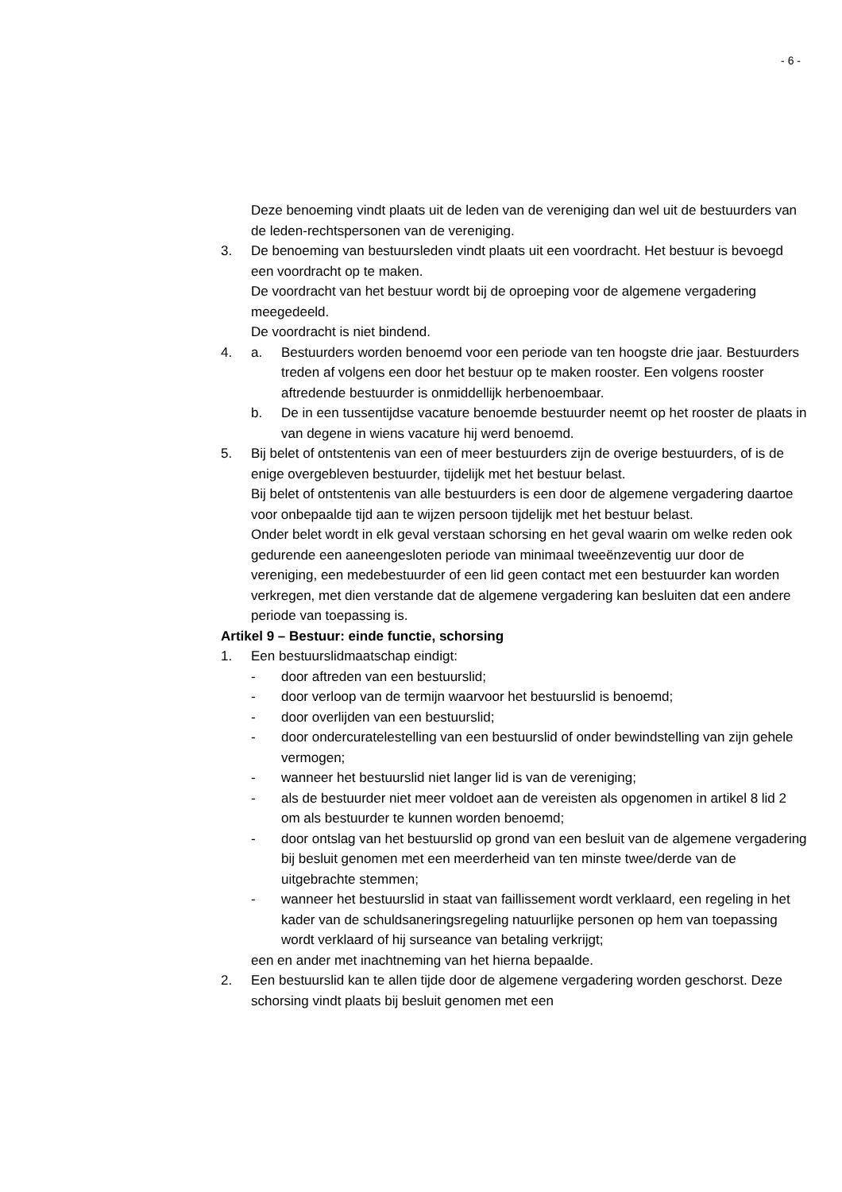- 6 -
Deze benoeming vindt plaats uit de leden van de vereniging dan wel uit de bestuurders van de leden-rechtspersonen van de vereniging.
3. De benoeming van bestuursleden vindt plaats uit een voordracht. Het bestuur is bevoegd een voordracht op te maken.
De voordracht van het bestuur wordt bij de oproeping voor de algemene vergadering meegedeeld.
De voordracht is niet bindend.
4. a. Bestuurders worden benoemd voor een periode van ten hoogste drie jaar. Bestuurders treden af volgens een door het bestuur op te maken rooster. Een volgens rooster aftredende bestuurder is onmiddellijk herbenoembaar.
b. De in een tussentijdse vacature benoemde bestuurder neemt op het rooster de plaats in van degene in wiens vacature hij werd benoemd.
5. Bij belet of ontstentenis van een of meer bestuurders zijn de overige bestuurders, of is de enige overgebleven bestuurder, tijdelijk met het bestuur belast.
Bij belet of ontstentenis van alle bestuurders is een door de algemene vergadering daartoe voor onbepaalde tijd aan te wijzen persoon tijdelijk met het bestuur belast.
Onder belet wordt in elk geval verstaan schorsing en het geval waarin om welke reden ook gedurende een aaneengesloten periode van minimaal tweeënzeventig uur door de vereniging, een medebestuurder of een lid geen contact met een bestuurder kan worden verkregen, met dien verstande dat de algemene vergadering kan besluiten dat een andere periode van toepassing is.
Artikel 9 – Bestuur: einde functie, schorsing
1. Een bestuurslidmaatschap eindigt:
- door aftreden van een bestuurslid;
- door verloop van de termijn waarvoor het bestuurslid is benoemd;
- door overlijden van een bestuurslid;
- door ondercuratelestelling van een bestuurslid of onder bewindstelling van zijn gehele vermogen;
- wanneer het bestuurslid niet langer lid is van de vereniging;
- als de bestuurder niet meer voldoet aan de vereisten als opgenomen in artikel 8 lid 2 om als bestuurder te kunnen worden benoemd;
- door ontslag van het bestuurslid op grond van een besluit van de algemene vergadering bij besluit genomen met een meerderheid van ten minste twee/derde van de uitgebrachte stemmen;
- wanneer het bestuurslid in staat van faillissement wordt verklaard, een regeling in het kader van de schuldsaneringsregeling natuurlijke personen op hem van toepassing wordt verklaard of hij surseance van betaling verkrijgt;
een en ander met inachtneming van het hierna bepaalde.
2. Een bestuurslid kan te allen tijde door de algemene vergadering worden geschorst. Deze schorsing vindt plaats bij besluit genomen met een